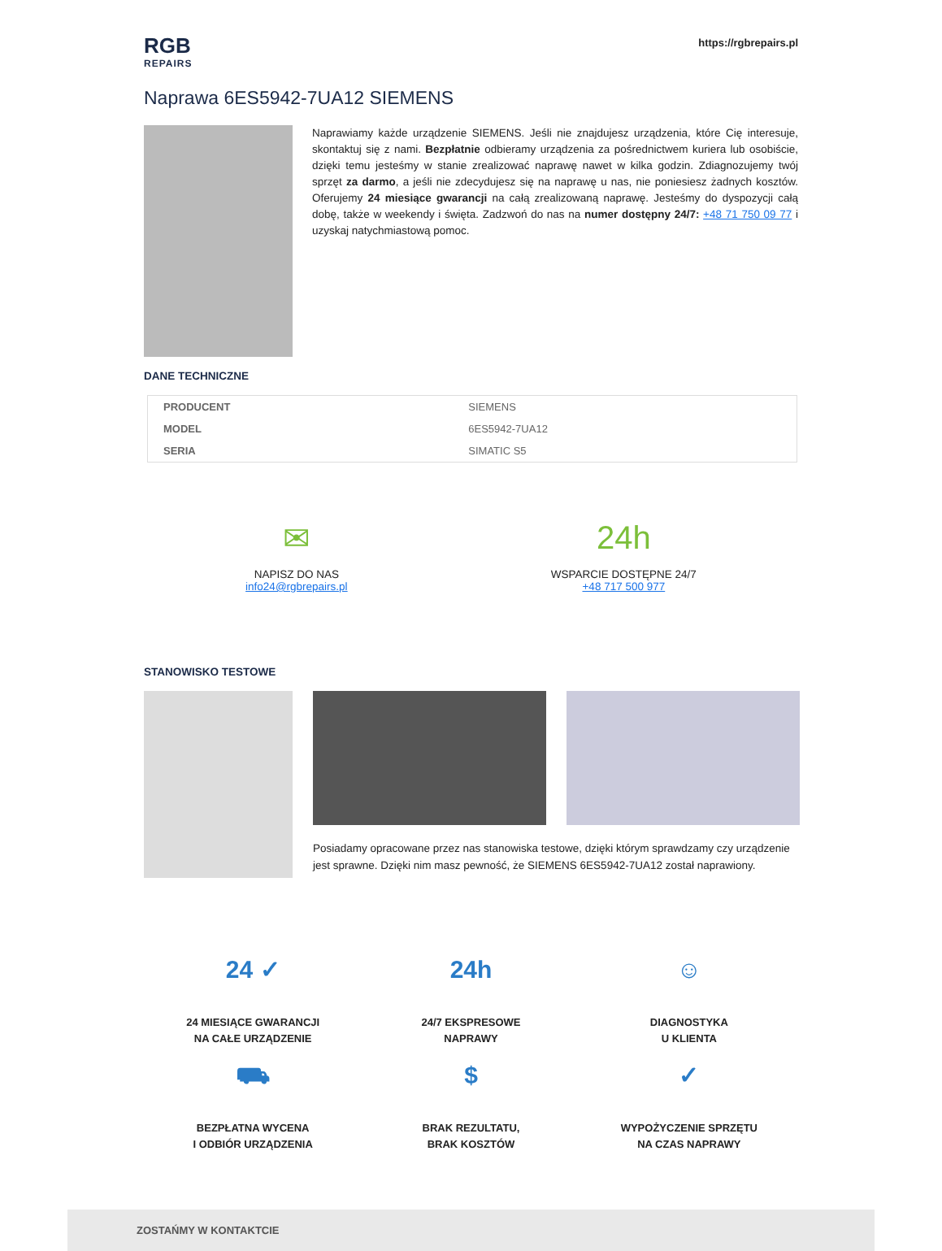RGB
REPAIRS
https://rgbrepairs.pl
Naprawa 6ES5942-7UA12 SIEMENS
Naprawiamy każde urządzenie SIEMENS. Jeśli nie znajdujesz urządzenia, które Cię interesuje, skontaktuj się z nami. Bezpłatnie odbieramy urządzenia za pośrednictwem kuriera lub osobiście, dzięki temu jesteśmy w stanie zrealizować naprawę nawet w kilka godzin. Zdiagnozujemy twój sprzęt za darmo, a jeśli nie zdecydujesz się na naprawę u nas, nie poniesiesz żadnych kosztów. Oferujemy 24 miesiące gwarancji na całą zrealizowaną naprawę. Jesteśmy do dyspozycji całą dobę, także w weekendy i święta. Zadzwoń do nas na numer dostępny 24/7: +48 71 750 09 77 i uzyskaj natychmiastową pomoc.
DANE TECHNICZNE
| PRODUCENT | SIEMENS |
| MODEL | 6ES5942-7UA12 |
| SERIA | SIMATIC S5 |
✉
NAPISZ DO NAS
info24@rgbrepairs.pl
24h
WSPARCIE DOSTĘPNE 24/7
+48 717 500 977
STANOWISKO TESTOWE
Posiadamy opracowane przez nas stanowiska testowe, dzięki którym sprawdzamy czy urządzenie jest sprawne. Dzięki nim masz pewność, że SIEMENS 6ES5942-7UA12 został naprawiony.
24 ✓
24 MIESIĄCE GWARANCJI
NA CAŁE URZĄDZENIE
24h
24/7 EKSPRESOWE
NAPRAWY
☺
DIAGNOSTYKA
U KLIENTA
⛟
BEZPŁATNA WYCENA
I ODBIÓR URZĄDZENIA
$
BRAK REZULTATU,
BRAK KOSZTÓW
✓
WYPOŻYCZENIE SPRZĘTU
NA CZAS NAPRAWY
ZOSTAŃMY W KONTAKTCIE